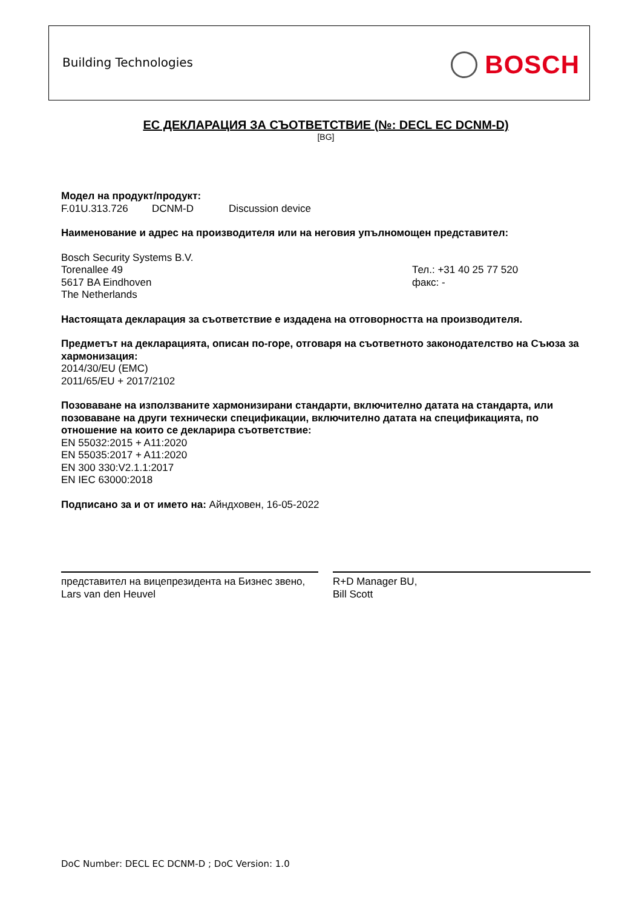Building Technologies BOSCH
ЕС ДЕКЛАРАЦИЯ ЗА СЪОТВЕТСТВИЕ (№: DECL EC DCNM-D)
[BG]
Модел на продукт/продукт:
F.01U.313.726 DCNM-D Discussion device
Наименование и адрес на производителя или на неговия упълномощен представител:
Bosch Security Systems B.V.
Torenallee 49
5617 BA Eindhoven
The Netherlands
Тел.: +31 40 25 77 520
факс: -
Настоящата декларация за съответствие е издадена на отговорността на производителя.
Предметът на декларацията, описан по-горе, отговаря на съответното законодателство на Съюза за хармонизация:
2014/30/EU (EMC)
2011/65/EU + 2017/2102
Позоваване на използваните хармонизирани стандарти, включително датата на стандарта, или позоваване на други технически спецификации, включително датата на спецификацията, по отношение на които се декларира съответствие:
EN 55032:2015 + A11:2020
EN 55035:2017 + A11:2020
EN 300 330:V2.1.1:2017
EN IEC 63000:2018
Подписано за и от името на: Айндховен, 16-05-2022
представител на вицепрезидента на Бизнес звено,
Lars van den Heuvel
R+D Manager BU,
Bill Scott
DoC Number: DECL EC DCNM-D ; DoC Version: 1.0